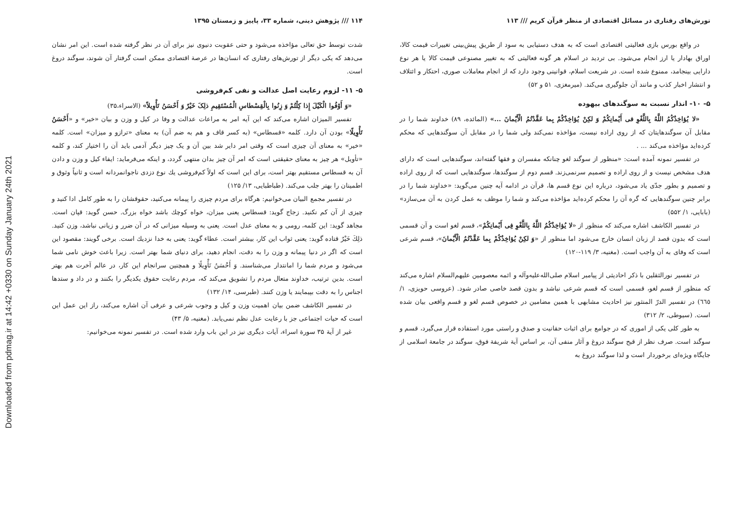Downloaded from pdmag.ir at 14:42 +0330 on Sunday January 24th 2021
تورش‌های رفتاری در مسائل اقتصادی از منظر قرآن کریم /// ۱۱۳
در واقع بورس بازی فعالیتی اقتصادی است که به هدف دستیابی به سود از طریق پیش‌بینی تغییرات قیمت کالا، اوراق بهادار یا ارز انجام می‌شود. بی تردید در اسلام هر گونه فعالیتی که به تغییر مصنوعی قیمت کالا یا هر نوع دارایی بینجامد، ممنوع شده است. در شریعت اسلام، قوانینی وجود دارد که از انجام معاملات صوری، احتکار و ائتلاف و انتشار اخبار کذب و مانند آن جلوگیری می‌کند. (میرمغزی، ۵۱ و ۵۲)
۵- ۱۰- انذار نسبت به سوگندهای بیهوده
«لا یُؤاخِذُکُمُ اللَّهُ بِاللَّغْوِ فی أَیْمانِکُمْ وَ لکِنْ یُؤاخِذُکُمْ بِما عَقَّدْتُمُ الْأَیْمانَ ...» (المائده، ۸۹) خداوند شما را در مقابل آن سوگندهایتان که از روی اراده نیست، مؤاخذه نمی‌کند ولی شما را در مقابل آن سوگندهایی که محکم کرده‌اید مؤاخذه می‌کند ... .
در تفسیر نمونه آمده است: «منظور از سوگند لغو چنانکه مفسران و فقها گفته‌اند، سوگندهایی است که دارای هدف مشخص نیست و از روی اراده و تصمیم سرنمی‌زند. قسم دوم از سوگندها، سوگندهایی است که از روی اراده و تصمیم و بطور جدّی یاد می‌شود، درباره این نوع قسم ها، قرآن در ادامه آیه چنین می‌گوید: «خداوند شما را در برابر چنین سوگندهایی که گره آن را محکم کرده‌اید مؤاخذه می‌کند و شما را موظف به عمل کردن به آن می‌سازد» (بابایی، ۱/ ۵۵۲)
در تفسیر الکاشف اشاره می‌کند که منظور از «لا یُؤاخِذُکُمُ اللَّهُ بِاللَّغْوِ فِی أَیْمانِکُمْ»، قسم لغو است و آن قسمی است که بدون قصد از زبان انسان خارج می‌شود اما منظور از «وَ لکِنْ یُؤاخِذُکُمْ بِما عَقَّدْتُمُ الْأَیْمانَ»، قسم شرعی است که وفای به آن واجب است. (مغنیه، ۳/ ۱۱۹-۱۲۰)
در تفسیر نورالثقلین با ذکر احادیثی از پیامبر اسلام صلی‌الله‌علیه‌وآله و ائمه معصومین علیهم‌السلام اشاره می‌کند که منظور از قسم لغو، قسمی است که قسم شرعی نباشد و بدون قصد خاصی صادر شود. (عروسی حویزی، ۱/ ٦٦٥) در تفسیر الدرّ المنثور نیز احادیث مشابهی با همین مضامین در خصوص قسم لغو و قسم واقعی بیان شده است. (سیوطی، ۲/ ۳۱۲)
به طور کلی یکی از اموری که در جوامع برای اثبات حقانیت و صدق و راستی مورد استفاده قرار می‌گیرد، قسم و سوگند است. صرف نظر از قبح سوگند دروغ و آثار منفی آن، بر اساس آیة شریفة فوق، سوگند در جامعة اسلامی از جایگاه ویژه‌ای برخوردار است و لذا سوگند دروغ به
۱۱۴ /// پژوهش دینی، شماره ۳۳، پاییز و زمستان ۱۳۹۵
شدت توسط حق تعالی مؤاخذه می‌شود و حتی عقوبت دنیوی نیز برای آن در نظر گرفته شده است. این امر نشان می‌دهد که یکی دیگر از تورش‌های رفتاری که انسان‌ها در عرصة اقتصادی ممکن است گرفتار آن شوند، سوگند دروغ است.
۵- ۱۱- لزوم رعایت اصل عدالت و نفی کم‌فروشی
«وَ أَوْفُوا الْکَیْلَ إِذا کِلْتُمْ وَ زِنُوا بِالْقِسْطاسِ الْمُسْتَقِیمِ ذلِکَ خَیْرٌ وَ أَحْسَنُ تَأْوِیلاً» (الاسراء،۳۵)
تفسیر المیزان اشاره می‌کند که این آیه امر به مراعات عدالت و وفا در کیل و وزن و بیان «خیر» و «أَحْسَنُ تَأْوِیلًا» بودن آن دارد. کلمه «قسطاس» (به کسر قاف و هم به ضم آن) به معنای «ترازو و میزان» است. کلمه «خیر» به معنای آن چیزی است که وقتی امر دایر شد بین آن و یک چیز دیگر آدمی باید آن را اختیار کند، و کلمه «تأویل» هر چیز به معنای حقیقتی است که امر آن چیز بدان منتهی گردد، و اینکه می‌فرماید: ایفاء کیل و وزن و دادن آن به قسطاس مستقیم بهتر است، برای این است که اولاً کم‌فروشی یك نوع دزدی ناجوانمردانه است و ثانیاً وثوق و اطمینان را بهتر جلب می‌کند. (طباطبایی، ۱۳/ ۱۲۵)
در تفسیر مجمع البیان می‌خوانیم: هرگاه برای مردم چیزی را پیمانه می‌کنید، حقوقشان را به طور کامل ادا کنید و چیزی از آن کم نکنید. زجاج گوید: قسطاس یعنی میزان، خواه کوچك باشد خواه بزرگ. حسن گوید: قپان است. مجاهد گوید: این کلمه، رومی و به معنای عدل است. یعنی به وسیله میزانی که در آن ضرر و زیانی نباشد، وزن کنید. ذلِكَ خَیْرٌ قتاده گوید: یعنی ثواب این کار، بیشتر است. عطاء گوید: یعنی به خدا نزدیك است. برخی گویند: مقصود این است که اگر در دنیا پیمانه و وزن را به دقت، انجام دهید، برای دنیای شما بهتر است. زیرا باعث خوش نامی شما می‌شود و مردم شما را امانتدار می‌شناسند. وَ أَحْسَنُ تَأْوِیلًا و همچنین سرانجام این کار، در عالم آخرت هم بهتر است. بدین ترتیب، خداوند متعال مردم را تشویق می‌کند که، مردم رعایت حقوق یکدیگر را بکنند و در داد و ستدها اجناس را به دقت بپیمایند یا وزن کنند. (طبرسی، ۱۴/ ۱۳۲)
در تفسیر الکاشف ضمن بیان اهمیت وزن و کیل و وجوب شرعی و عرفی آن اشاره می‌کند، راز این عمل این است که حیات اجتماعی جز با رعایت عدل نظم نمی‌یابد. (مغنیه، ۵/ ۴۳)
غیر از آیة ۳۵ سورة اسراء، آیات دیگری نیز در این باب وارد شده است. در تفسیر نمونه می‌خوانیم: